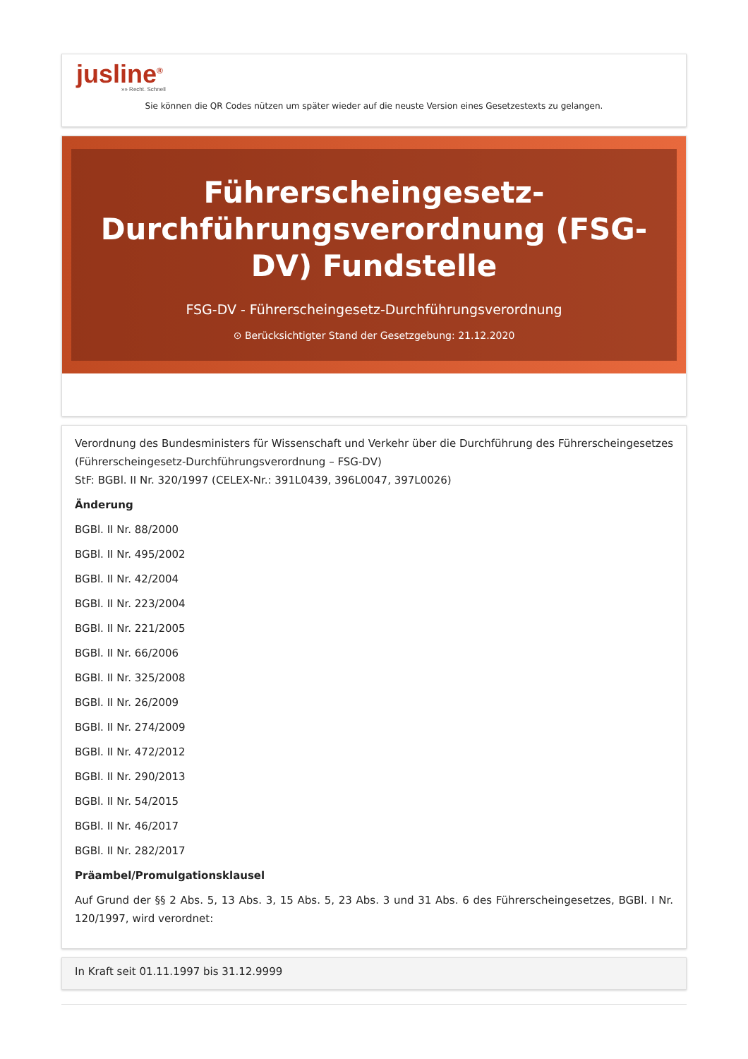jusline<sup>®</sup>
»» Recht. Schnell
Sie können die QR Codes nützen um später wieder auf die neuste Version eines Gesetzestexts zu gelangen.
Führerscheingesetz-Durchführungsverordnung (FSG-DV) Fundstelle
FSG-DV - Führerscheingesetz-Durchführungsverordnung
⊙ Berücksichtigter Stand der Gesetzgebung: 21.12.2020
Verordnung des Bundesministers für Wissenschaft und Verkehr über die Durchführung des Führerscheingesetzes (Führerscheingesetz-Durchführungsverordnung – FSG-DV)
StF: BGBl. II Nr. 320/1997 (CELEX-Nr.: 391L0439, 396L0047, 397L0026)
Änderung
BGBl. II Nr. 88/2000
BGBl. II Nr. 495/2002
BGBl. II Nr. 42/2004
BGBl. II Nr. 223/2004
BGBl. II Nr. 221/2005
BGBl. II Nr. 66/2006
BGBl. II Nr. 325/2008
BGBl. II Nr. 26/2009
BGBl. II Nr. 274/2009
BGBl. II Nr. 472/2012
BGBl. II Nr. 290/2013
BGBl. II Nr. 54/2015
BGBl. II Nr. 46/2017
BGBl. II Nr. 282/2017
Präambel/Promulgationsklausel
Auf Grund der §§ 2 Abs. 5, 13 Abs. 3, 15 Abs. 5, 23 Abs. 3 und 31 Abs. 6 des Führerscheingesetzes, BGBl. I Nr. 120/1997, wird verordnet:
In Kraft seit 01.11.1997 bis 31.12.9999